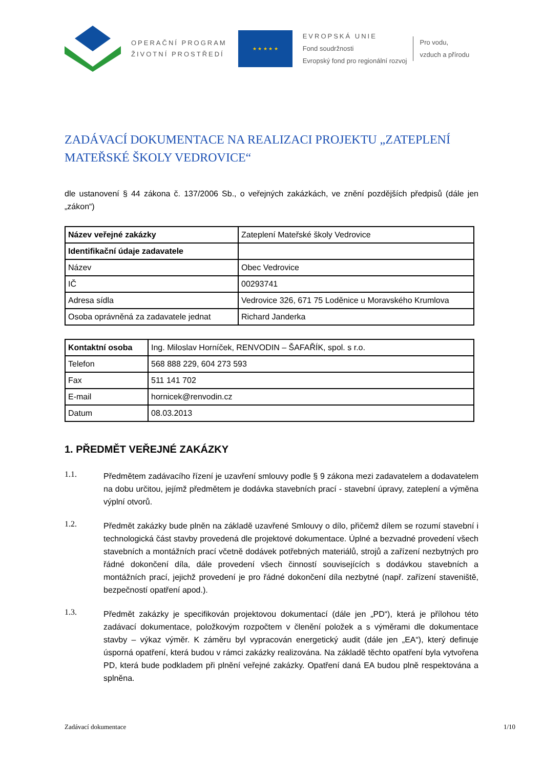OPERAČNÍ PROGRAM
ŽIVOTNÍ PROSTŘEDÍ
★ ★ ★ ★ ★
EVROPSKÁ UNIE
Fond soudržnosti
Evropský fond pro regionální rozvoj
Pro vodu,
vzduch a přírodu
ZADÁVACÍ DOKUMENTACE NA REALIZACI PROJEKTU „ZATEPLENÍ MATEŘSKÉ ŠKOLY VEDROVICE“
dle ustanovení § 44 zákona č. 137/2006 Sb., o veřejných zakázkách, ve znění pozdějších předpisů (dále jen „zákon“)
| Název veřejné zakázky | Zateplení Mateřské školy Vedrovice |
| Identifikační údaje zadavatele | |
| Název | Obec Vedrovice |
| IČ | 00293741 |
| Adresa sídla | Vedrovice 326, 671 75 Loděnice u Moravského Krumlova |
| Osoba oprávněná za zadavatele jednat | Richard Janderka |
| Kontaktní osoba | Ing. Miloslav Horníček, RENVODIN – ŠAFAŘÍK, spol. s r.o. |
| Telefon | 568 888 229, 604 273 593 |
| Fax | 511 141 702 |
| E-mail | hornicek@renvodin.cz |
| Datum | 08.03.2013 |
1. PŘEDMĚT VEŘEJNÉ ZAKÁZKY
1.1.
Předmětem zadávacího řízení je uzavření smlouvy podle § 9 zákona mezi zadavatelem a dodavatelem na dobu určitou, jejímž předmětem je dodávka stavebních prací - stavební úpravy, zateplení a výměna výplní otvorů.
1.2.
Předmět zakázky bude plněn na základě uzavřené Smlouvy o dílo, přičemž dílem se rozumí stavební i technologická část stavby provedená dle projektové dokumentace. Úplné a bezvadné provedení všech stavebních a montážních prací včetně dodávek potřebných materiálů, strojů a zařízení nezbytných pro řádné dokončení díla, dále provedení všech činností souvisejících s dodávkou stavebních a montážních prací, jejichž provedení je pro řádné dokončení díla nezbytné (např. zařízení staveniště, bezpečností opatření apod.).
1.3.
Předmět zakázky je specifikován projektovou dokumentací (dále jen „PD“), která je přílohou této zadávací dokumentace, položkovým rozpočtem v členění položek a s výměrami dle dokumentace stavby – výkaz výměr. K záměru byl vypracován energetický audit (dále jen „EA“), který definuje úsporná opatření, která budou v rámci zakázky realizována. Na základě těchto opatření byla vytvořena PD, která bude podkladem při plnění veřejné zakázky. Opatření daná EA budou plně respektována a splněna.
Zadávací dokumentace 1/10